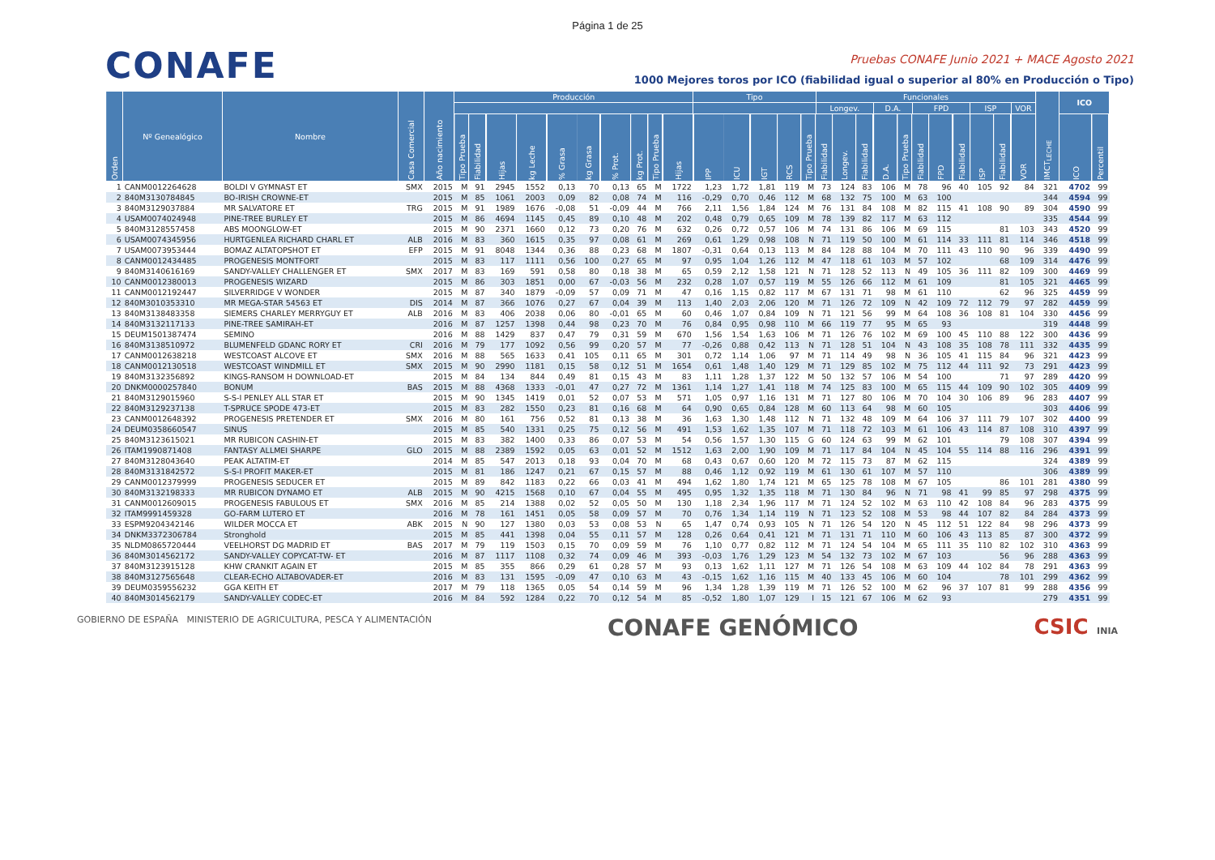Página 1 de 25
CONAFE
Pruebas CONAFE Junio 2021 + MACE Agosto 2021
1000 Mejores toros por ICO (fiabilidad igual o superior al 80% en Producción o Tipo)
| Orden | Nº Genealógico | Nombre | Casa Comercial | Año nacimiento | Producción | | | | | | | | | | Tipo | | | | | Funcionales | | | | | | | | | | | IMCT<sub>LECHE</sub> | ICO | |
| --- | --- | --- | --- | --- | --- | --- | --- | --- | --- | --- | --- | --- | --- | --- | --- | --- | --- | --- | --- | --- | --- | --- | --- | --- | --- | --- | --- | --- | --- | --- | --- | --- | --- |
| | | | | | | | | | | | | | | | | | | | | Longev. | | | D.A. | | FPD | | | ISP | | VOR | | | |
| | | | | | Tipo Prueba | Fiabilidad | Hijas | kg Leche | % Grasa | kg Grasa | % Prot. | kg Prot. | Tipo Prueba | Hijas | IPP | ICU | IGT | RCS | Tipo Prueba | Fiabilidad | Longev. | Fiabilidad | D.A. | Tipo Prueba | Fiabilidad | FPD | Fiabilidad | ISP | Fiabilidad | VOR | | ICO | Percentil |
| 1 | CANM0012264628 | BOLDI V GYMNAST ET | SMX | 2015 | M | 91 | 2945 | 1552 | 0,13 | 70 | 0,13 | 65 | M | 1722 | 1,23 | 1,72 | 1,81 | 119 | M | 73 | 124 | 83 | 106 | M | 78 | 96 | 40 | 105 | 92 | 84 | 321 | 4702 | 99 |
| 2 | 840M3130784845 | BO-IRISH CROWNE-ET | | 2015 | M | 85 | 1061 | 2003 | 0,09 | 82 | 0,08 | 74 | M | 116 | -0,29 | 0,70 | 0,46 | 112 | M | 68 | 132 | 75 | 100 | M | 63 | 100 | | | | | 344 | 4594 | 99 |
| 3 | 840M3129037884 | MR SALVATORE ET | TRG | 2015 | M | 91 | 1989 | 1676 | -0,08 | 51 | -0,09 | 44 | M | 766 | 2,11 | 1,56 | 1,84 | 124 | M | 76 | 131 | 84 | 108 | M | 82 | 115 | 41 | 108 | 90 | 89 | 304 | 4590 | 99 |
| 4 | USAM0074024948 | PINE-TREE BURLEY ET | | 2015 | M | 86 | 4694 | 1145 | 0,45 | 89 | 0,10 | 48 | M | 202 | 0,48 | 0,79 | 0,65 | 109 | M | 78 | 139 | 82 | 117 | M | 63 | 112 | | | | | 335 | 4544 | 99 |
| 5 | 840M3128557458 | ABS MOONGLOW-ET | | 2015 | M | 90 | 2371 | 1660 | 0,12 | 73 | 0,20 | 76 | M | 632 | 0,26 | 0,72 | 0,57 | 106 | M | 74 | 131 | 86 | 106 | M | 69 | 115 | | | 81 | 103 | 343 | 4520 | 99 |
| 6 | USAM0074345956 | HURTGENLEA RICHARD CHARL ET | ALB | 2016 | M | 83 | 360 | 1615 | 0,35 | 97 | 0,08 | 61 | M | 269 | 0,61 | 1,29 | 0,98 | 108 | N | 71 | 119 | 50 | 100 | M | 61 | 114 | 33 | 111 | 81 | 114 | 346 | 4518 | 99 |
| 7 | USAM0073953444 | BOMAZ ALTATOPSHOT ET | EFP | 2015 | M | 91 | 8048 | 1344 | 0,36 | 88 | 0,23 | 68 | M | 1807 | -0,31 | 0,64 | 0,13 | 113 | M | 84 | 128 | 88 | 104 | M | 70 | 111 | 43 | 110 | 90 | 96 | 339 | 4490 | 99 |
| 8 | CANM0012434485 | PROGENESIS MONTFORT | | 2015 | M | 83 | 117 | 1111 | 0,56 | 100 | 0,27 | 65 | M | 97 | 0,95 | 1,04 | 1,26 | 112 | M | 47 | 118 | 61 | 103 | M | 57 | 102 | | | 68 | 109 | 314 | 4476 | 99 |
| 9 | 840M3140616169 | SANDY-VALLEY CHALLENGER ET | SMX | 2017 | M | 83 | 169 | 591 | 0,58 | 80 | 0,18 | 38 | M | 65 | 0,59 | 2,12 | 1,58 | 121 | N | 71 | 128 | 52 | 113 | N | 49 | 105 | 36 | 111 | 82 | 109 | 300 | 4469 | 99 |
| 10 | CANM0012380013 | PROGENESIS WIZARD | | 2015 | M | 86 | 303 | 1851 | 0,00 | 67 | -0,03 | 56 | M | 232 | 0,28 | 1,07 | 0,57 | 119 | M | 55 | 126 | 66 | 112 | M | 61 | 109 | | | 81 | 105 | 321 | 4465 | 99 |
| 11 | CANM0012192447 | SILVERRIDGE V WONDER | | 2015 | M | 87 | 340 | 1879 | -0,09 | 57 | 0,09 | 71 | M | 47 | 0,16 | 1,15 | 0,82 | 117 | M | 67 | 131 | 71 | 98 | M | 61 | 110 | | | 62 | 96 | 325 | 4459 | 99 |
| 12 | 840M3010353310 | MR MEGA-STAR 54563 ET | DIS | 2014 | M | 87 | 366 | 1076 | 0,27 | 67 | 0,04 | 39 | M | 113 | 1,40 | 2,03 | 2,06 | 120 | M | 71 | 126 | 72 | 109 | N | 42 | 109 | 72 | 112 | 79 | 97 | 282 | 4459 | 99 |
| 13 | 840M3138483358 | SIEMERS CHARLEY MERRYGUY ET | ALB | 2016 | M | 83 | 406 | 2038 | 0,06 | 80 | -0,01 | 65 | M | 60 | 0,46 | 1,07 | 0,84 | 109 | N | 71 | 121 | 56 | 99 | M | 64 | 108 | 36 | 108 | 81 | 104 | 330 | 4456 | 99 |
| 14 | 840M3132117133 | PINE-TREE SAMIRAH-ET | | 2016 | M | 87 | 1257 | 1398 | 0,44 | 98 | 0,23 | 70 | M | 76 | 0,84 | 0,95 | 0,98 | 110 | M | 66 | 119 | 77 | 95 | M | 65 | 93 | | | | | 319 | 4448 | 99 |
| 15 | DEUM1501387474 | SEMINO | | 2016 | M | 88 | 1429 | 837 | 0,47 | 79 | 0,31 | 59 | M | 670 | 1,56 | 1,54 | 1,63 | 106 | M | 71 | 126 | 76 | 102 | M | 69 | 100 | 45 | 110 | 88 | 122 | 300 | 4436 | 99 |
| 16 | 840M3138510972 | BLUMENFELD GDANC RORY ET | CRI | 2016 | M | 79 | 177 | 1092 | 0,56 | 99 | 0,20 | 57 | M | 77 | -0,26 | 0,88 | 0,42 | 113 | N | 71 | 128 | 51 | 104 | N | 43 | 108 | 35 | 108 | 78 | 111 | 332 | 4435 | 99 |
| 17 | CANM0012638218 | WESTCOAST ALCOVE ET | SMX | 2016 | M | 88 | 565 | 1633 | 0,41 | 105 | 0,11 | 65 | M | 301 | 0,72 | 1,14 | 1,06 | 97 | M | 71 | 114 | 49 | 98 | N | 36 | 105 | 41 | 115 | 84 | 96 | 321 | 4423 | 99 |
| 18 | CANM0012130518 | WESTCOAST WINDMILL ET | SMX | 2015 | M | 90 | 2990 | 1181 | 0,15 | 58 | 0,12 | 51 | M | 1654 | 0,61 | 1,48 | 1,40 | 129 | M | 71 | 129 | 85 | 102 | M | 75 | 112 | 44 | 111 | 92 | 73 | 291 | 4423 | 99 |
| 19 | 840M3132356892 | KINGS-RANSOM H DOWNLOAD-ET | | 2015 | M | 84 | 134 | 844 | 0,49 | 81 | 0,15 | 43 | M | 83 | 1,11 | 1,28 | 1,37 | 122 | M | 50 | 132 | 57 | 106 | M | 54 | 100 | | | 71 | 97 | 289 | 4420 | 99 |
| 20 | DNKM0000257840 | BONUM | BAS | 2015 | M | 88 | 4368 | 1333 | -0,01 | 47 | 0,27 | 72 | M | 1361 | 1,14 | 1,27 | 1,41 | 118 | M | 74 | 125 | 83 | 100 | M | 65 | 115 | 44 | 109 | 90 | 102 | 305 | 4409 | 99 |
| 21 | 840M3129015960 | S-S-I PENLEY ALL STAR ET | | 2015 | M | 90 | 1345 | 1419 | 0,01 | 52 | 0,07 | 53 | M | 571 | 1,05 | 0,97 | 1,16 | 131 | M | 71 | 127 | 80 | 106 | M | 70 | 104 | 30 | 106 | 89 | 96 | 283 | 4407 | 99 |
| 22 | 840M3129237138 | T-SPRUCE SPODE 473-ET | | 2015 | M | 83 | 282 | 1550 | 0,23 | 81 | 0,16 | 68 | M | 64 | 0,90 | 0,65 | 0,84 | 128 | M | 60 | 113 | 64 | 98 | M | 60 | 105 | | | | | 303 | 4406 | 99 |
| 23 | CANM0012648392 | PROGENESIS PRETENDER ET | SMX | 2016 | M | 80 | 161 | 756 | 0,52 | 81 | 0,13 | 38 | M | 36 | 1,63 | 1,30 | 1,48 | 112 | N | 71 | 132 | 48 | 109 | M | 64 | 106 | 37 | 111 | 79 | 107 | 302 | 4400 | 99 |
| 24 | DEUM0358660547 | SINUS | | 2015 | M | 85 | 540 | 1331 | 0,25 | 75 | 0,12 | 56 | M | 491 | 1,53 | 1,62 | 1,35 | 107 | M | 71 | 118 | 72 | 103 | M | 61 | 106 | 43 | 114 | 87 | 108 | 310 | 4397 | 99 |
| 25 | 840M3123615021 | MR RUBICON CASHIN-ET | | 2015 | M | 83 | 382 | 1400 | 0,33 | 86 | 0,07 | 53 | M | 54 | 0,56 | 1,57 | 1,30 | 115 | G | 60 | 124 | 63 | 99 | M | 62 | 101 | | | 79 | 108 | 307 | 4394 | 99 |
| 26 | ITAM1990871408 | FANTASY ALLMEI SHARPE | GLO | 2015 | M | 88 | 2389 | 1592 | 0,05 | 63 | 0,01 | 52 | M | 1512 | 1,63 | 2,00 | 1,90 | 109 | M | 71 | 117 | 84 | 104 | N | 45 | 104 | 55 | 114 | 88 | 116 | 296 | 4391 | 99 |
| 27 | 840M3128043640 | PEAK ALTATIM-ET | | 2014 | M | 85 | 547 | 2013 | 0,18 | 93 | 0,04 | 70 | M | 68 | 0,43 | 0,67 | 0,60 | 120 | M | 72 | 115 | 73 | 87 | M | 62 | 115 | | | | | 324 | 4389 | 99 |
| 28 | 840M3131842572 | S-S-I PROFIT MAKER-ET | | 2015 | M | 81 | 186 | 1247 | 0,21 | 67 | 0,15 | 57 | M | 88 | 0,46 | 1,12 | 0,92 | 119 | M | 61 | 130 | 61 | 107 | M | 57 | 110 | | | | | 306 | 4389 | 99 |
| 29 | CANM0012379999 | PROGENESIS SEDUCER ET | | 2015 | M | 89 | 842 | 1183 | 0,22 | 66 | 0,03 | 41 | M | 494 | 1,62 | 1,80 | 1,74 | 121 | M | 65 | 125 | 78 | 108 | M | 67 | 105 | | | 86 | 101 | 281 | 4380 | 99 |
| 30 | 840M3132198333 | MR RUBICON DYNAMO ET | ALB | 2015 | M | 90 | 4215 | 1568 | 0,10 | 67 | 0,04 | 55 | M | 495 | 0,95 | 1,32 | 1,35 | 118 | M | 71 | 130 | 84 | 96 | N | 71 | 98 | 41 | 99 | 85 | 97 | 298 | 4375 | 99 |
| 31 | CANM0012609015 | PROGENESIS FABULOUS ET | SMX | 2016 | M | 85 | 214 | 1388 | 0,02 | 52 | 0,05 | 50 | M | 130 | 1,18 | 2,34 | 1,96 | 117 | M | 71 | 124 | 52 | 102 | M | 63 | 110 | 42 | 108 | 84 | 96 | 283 | 4375 | 99 |
| 32 | ITAM9991459328 | GO-FARM LUTERO ET | | 2016 | M | 78 | 161 | 1451 | 0,05 | 58 | 0,09 | 57 | M | 70 | 0,76 | 1,34 | 1,14 | 119 | N | 71 | 123 | 52 | 108 | M | 53 | 98 | 44 | 107 | 82 | 84 | 284 | 4373 | 99 |
| 33 | ESPM9204342146 | WILDER MOCCA ET | ABK | 2015 | N | 90 | 127 | 1380 | 0,03 | 53 | 0,08 | 53 | N | 65 | 1,47 | 0,74 | 0,93 | 105 | N | 71 | 126 | 54 | 120 | N | 45 | 112 | 51 | 122 | 84 | 98 | 296 | 4373 | 99 |
| 34 | DNKM3372306784 | Stronghold | | 2015 | M | 85 | 441 | 1398 | 0,04 | 55 | 0,11 | 57 | M | 128 | 0,26 | 0,64 | 0,41 | 121 | M | 71 | 131 | 71 | 110 | M | 60 | 106 | 43 | 113 | 85 | 87 | 300 | 4372 | 99 |
| 35 | NLDM0865720444 | VEELHORST DG MADRID ET | BAS | 2017 | M | 79 | 119 | 1503 | 0,15 | 70 | 0,09 | 59 | M | 76 | 1,10 | 0,77 | 0,82 | 112 | M | 71 | 124 | 54 | 104 | M | 65 | 111 | 35 | 110 | 82 | 102 | 310 | 4363 | 99 |
| 36 | 840M3014562172 | SANDY-VALLEY COPYCAT-TW- ET | | 2016 | M | 87 | 1117 | 1108 | 0,32 | 74 | 0,09 | 46 | M | 393 | -0,03 | 1,76 | 1,29 | 123 | M | 54 | 132 | 73 | 102 | M | 67 | 103 | | | 56 | 96 | 288 | 4363 | 99 |
| 37 | 840M3123915128 | KHW CRANKIT AGAIN ET | | 2015 | M | 85 | 355 | 866 | 0,29 | 61 | 0,28 | 57 | M | 93 | 0,13 | 1,62 | 1,11 | 127 | M | 71 | 126 | 54 | 108 | M | 63 | 109 | 44 | 102 | 84 | 78 | 291 | 4363 | 99 |
| 38 | 840M3127565648 | CLEAR-ECHO ALTABOVADER-ET | | 2016 | M | 83 | 131 | 1595 | -0,09 | 47 | 0,10 | 63 | M | 43 | -0,15 | 1,62 | 1,16 | 115 | M | 40 | 133 | 45 | 106 | M | 60 | 104 | | | 78 | 101 | 299 | 4362 | 99 |
| 39 | DEUM0359556232 | GGA KEITH ET | | 2017 | M | 79 | 118 | 1365 | 0,05 | 54 | 0,14 | 59 | M | 96 | 1,34 | 1,28 | 1,39 | 119 | M | 71 | 126 | 52 | 100 | M | 62 | 96 | 37 | 107 | 81 | 99 | 288 | 4356 | 99 |
| 40 | 840M3014562179 | SANDY-VALLEY CODEC-ET | | 2016 | M | 84 | 592 | 1284 | 0,22 | 70 | 0,12 | 54 | M | 85 | -0,52 | 1,80 | 1,07 | 129 | I | 15 | 121 | 67 | 106 | M | 62 | 93 | | | | | 279 | 4351 | 99 |
GOBIERNO DE ESPAÑA MINISTERIO DE AGRICULTURA, PESCA Y ALIMENTACIÓN
CONAFE GENÓMICO CSIC INIA